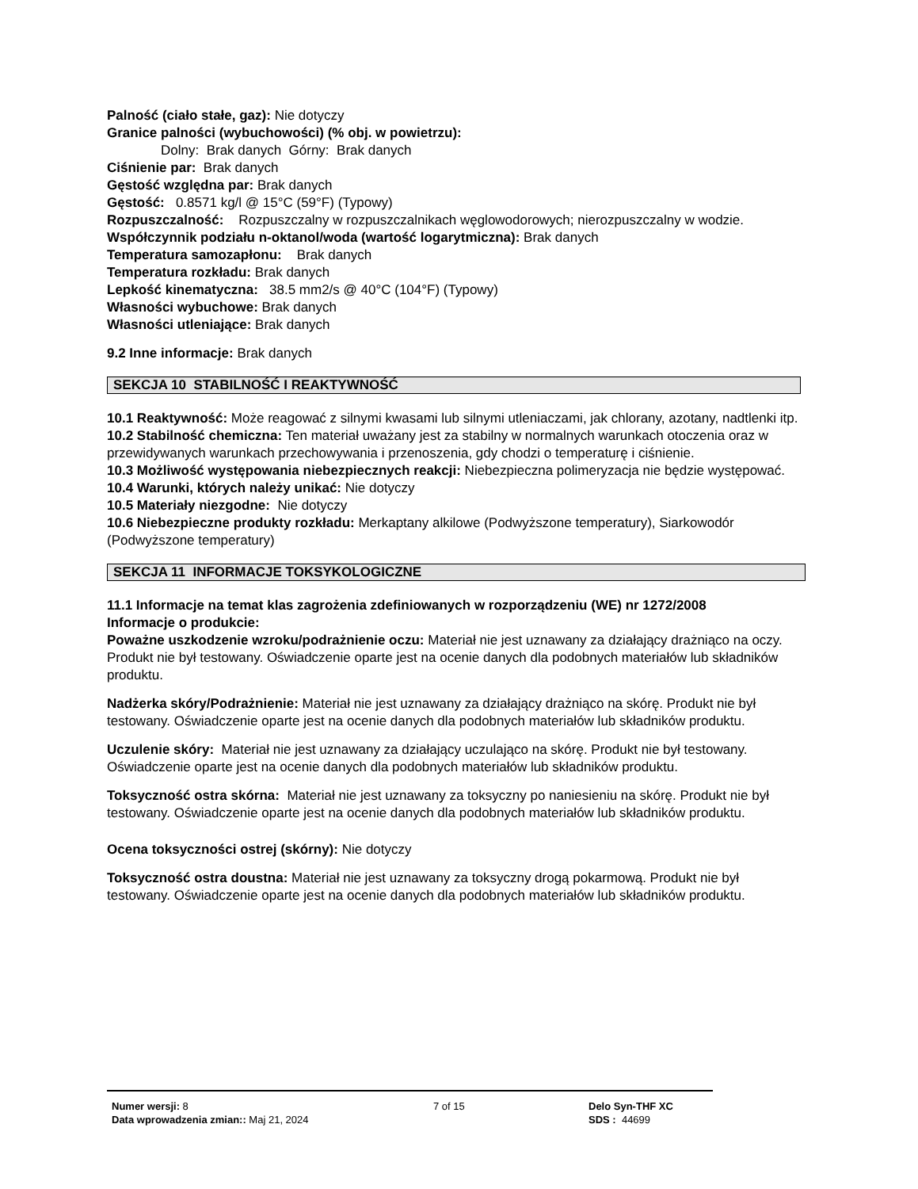Palność (ciało stałe, gaz): Nie dotyczy
Granice palności (wybuchowości) (% obj. w powietrzu):
Dolny: Brak danych Górny: Brak danych
Ciśnienie par: Brak danych
Gęstość względna par: Brak danych
Gęstość: 0.8571 kg/l @ 15°C (59°F) (Typowy)
Rozpuszczalność: Rozpuszczalny w rozpuszczalnikach węglowodorowych; nierozpuszczalny w wodzie.
Współczynnik podziału n-oktanol/woda (wartość logarytmiczna): Brak danych
Temperatura samozapłonu: Brak danych
Temperatura rozkładu: Brak danych
Lepkość kinematyczna: 38.5 mm2/s @ 40°C (104°F) (Typowy)
Własności wybuchowe: Brak danych
Własności utleniające: Brak danych
9.2 Inne informacje: Brak danych
SEKCJA 10 STABILNOŚĆ I REAKTYWNOŚĆ
10.1 Reaktywność: Może reagować z silnymi kwasami lub silnymi utleniaczami, jak chlorany, azotany, nadtlenki itp.
10.2 Stabilność chemiczna: Ten materiał uważany jest za stabilny w normalnych warunkach otoczenia oraz w przewidywanych warunkach przechowywania i przenoszenia, gdy chodzi o temperaturę i ciśnienie.
10.3 Możliwość występowania niebezpiecznych reakcji: Niebezpieczna polimeryzacja nie będzie występować.
10.4 Warunki, których należy unikać: Nie dotyczy
10.5 Materiały niezgodne: Nie dotyczy
10.6 Niebezpieczne produkty rozkładu: Merkaptany alkilowe (Podwyższone temperatury), Siarkowodór (Podwyższone temperatury)
SEKCJA 11 INFORMACJE TOKSYKOLOGICZNE
11.1 Informacje na temat klas zagrożenia zdefiniowanych w rozporządzeniu (WE) nr 1272/2008
Informacje o produkcie:
Poważne uszkodzenie wzroku/podrażnienie oczu: Materiał nie jest uznawany za działający drażniąco na oczy. Produkt nie był testowany. Oświadczenie oparte jest na ocenie danych dla podobnych materiałów lub składników produktu.
Nadżerka skóry/Podrażnienie: Materiał nie jest uznawany za działający drażniąco na skórę. Produkt nie był testowany. Oświadczenie oparte jest na ocenie danych dla podobnych materiałów lub składników produktu.
Uczulenie skóry: Materiał nie jest uznawany za działający uczulająco na skórę. Produkt nie był testowany. Oświadczenie oparte jest na ocenie danych dla podobnych materiałów lub składników produktu.
Toksyczność ostra skórna: Materiał nie jest uznawany za toksyczny po naniesieniu na skórę. Produkt nie był testowany. Oświadczenie oparte jest na ocenie danych dla podobnych materiałów lub składników produktu.
Ocena toksyczności ostrej (skórny): Nie dotyczy
Toksyczność ostra doustna: Materiał nie jest uznawany za toksyczny drogą pokarmową. Produkt nie był testowany. Oświadczenie oparte jest na ocenie danych dla podobnych materiałów lub składników produktu.
Numer wersji: 8
Data wprowadzenia zmian:: Maj 21, 2024
7 of 15 Delo Syn-THF XC
SDS : 44699